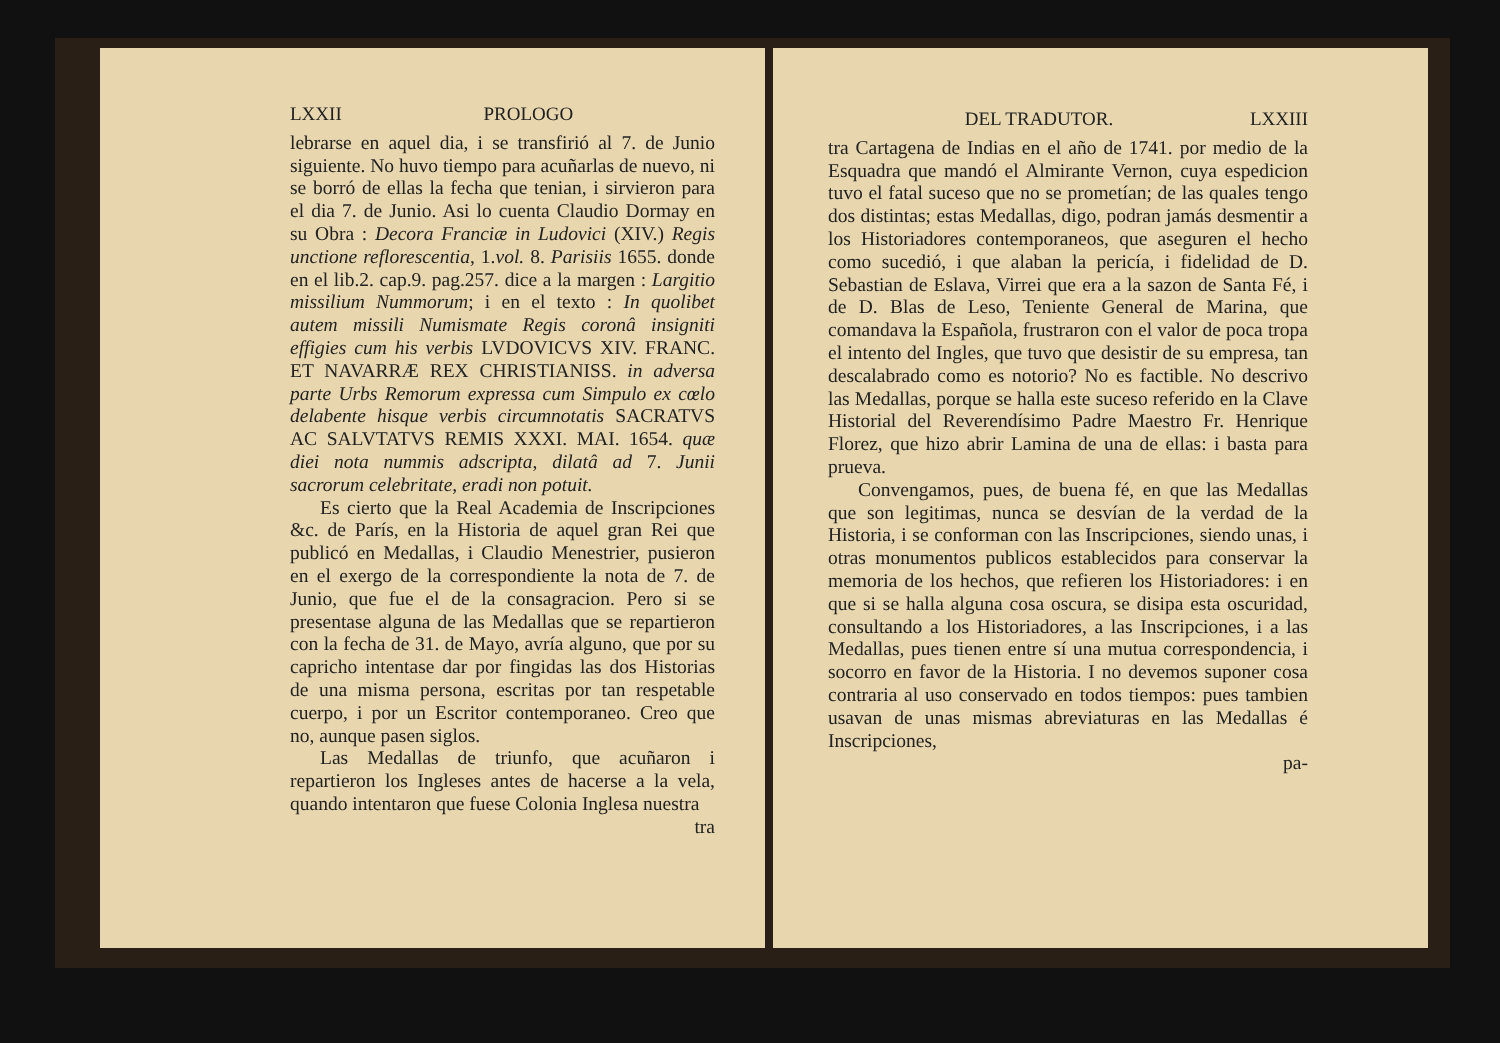LXXII PROLOGO
lebrarse en aquel dia, i se transfirió al 7. de Junio siguiente. No huvo tiempo para acuñarlas de nuevo, ni se borró de ellas la fecha que tenian, i sirvieron para el dia 7. de Junio. Asi lo cuenta Claudio Dormay en su Obra : Decora Franciæ in Ludovici (XIV.) Regis unctione reflorescentia, 1.vol. 8. Parisiis 1655. donde en el lib.2. cap.9. pag.257. dice a la margen : Largitio missilium Nummorum; i en el texto : In quolibet autem missili Numismate Regis coronâ insigniti effigies cum his verbis LVDOVICVS XIV. FRANC. ET NAVARRÆ REX CHRISTIANISS. in adversa parte Urbs Remorum expressa cum Simpulo ex cœlo delabente hisque verbis circumnotatis SACRATVS AC SALVTATVS REMIS XXXI. MAI. 1654. quæ diei nota nummis adscripta, dilatâ ad 7. Junii sacrorum celebritate, eradi non potuit.
Es cierto que la Real Academia de Inscripciones &c. de París, en la Historia de aquel gran Rei que publicó en Medallas, i Claudio Menestrier, pusieron en el exergo de la correspondiente la nota de 7. de Junio, que fue el de la consagracion. Pero si se presentase alguna de las Medallas que se repartieron con la fecha de 31. de Mayo, avría alguno, que por su capricho intentase dar por fingidas las dos Historias de una misma persona, escritas por tan respetable cuerpo, i por un Escritor contemporaneo. Creo que no, aunque pasen siglos.
Las Medallas de triunfo, que acuñaron i repartieron los Ingleses antes de hacerse a la vela, quando intentaron que fuese Colonia Inglesa nuestra
tra
DEL TRADUTOR. LXXIII
tra Cartagena de Indias en el año de 1741. por medio de la Esquadra que mandó el Almirante Vernon, cuya espedicion tuvo el fatal suceso que no se prometían; de las quales tengo dos distintas; estas Medallas, digo, podran jamás desmentir a los Historiadores contemporaneos, que aseguren el hecho como sucedió, i que alaban la pericía, i fidelidad de D. Sebastian de Eslava, Virrei que era a la sazon de Santa Fé, i de D. Blas de Leso, Teniente General de Marina, que comandava la Española, frustraron con el valor de poca tropa el intento del Ingles, que tuvo que desistir de su empresa, tan descalabrado como es notorio? No es factible. No descrivo las Medallas, porque se halla este suceso referido en la Clave Historial del Reverendísimo Padre Maestro Fr. Henrique Florez, que hizo abrir Lamina de una de ellas: i basta para prueva.
Convengamos, pues, de buena fé, en que las Medallas que son legitimas, nunca se desvían de la verdad de la Historia, i se conforman con las Inscripciones, siendo unas, i otras monumentos publicos establecidos para conservar la memoria de los hechos, que refieren los Historiadores: i en que si se halla alguna cosa oscura, se disipa esta oscuridad, consultando a los Historiadores, a las Inscripciones, i a las Medallas, pues tienen entre sí una mutua correspondencia, i socorro en favor de la Historia. I no devemos suponer cosa contraria al uso conservado en todos tiempos: pues tambien usavan de unas mismas abreviaturas en las Medallas é Inscripciones,
pa-